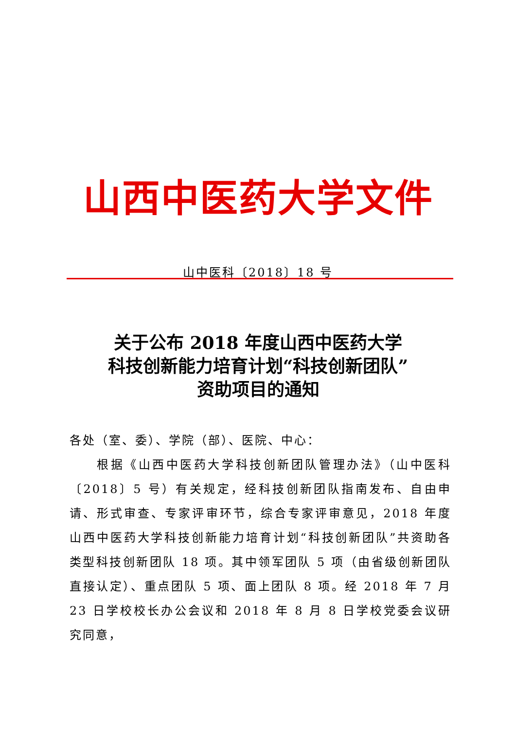山西中医药大学文件
山中医科〔2018〕18 号
关于公布 2018 年度山西中医药大学
科技创新能力培育计划“科技创新团队”
资助项目的通知
各处（室、委）、学院（部）、医院、中心：
根据《山西中医药大学科技创新团队管理办法》（山中医科〔2018〕5 号）有关规定，经科技创新团队指南发布、自由申请、形式审查、专家评审环节，综合专家评审意见，2018 年度山西中医药大学科技创新能力培育计划“科技创新团队”共资助各类型科技创新团队 18 项。其中领军团队 5 项（由省级创新团队直接认定）、重点团队 5 项、面上团队 8 项。经 2018 年 7 月 23 日学校校长办公会议和 2018 年 8 月 8 日学校党委会议研究同意，